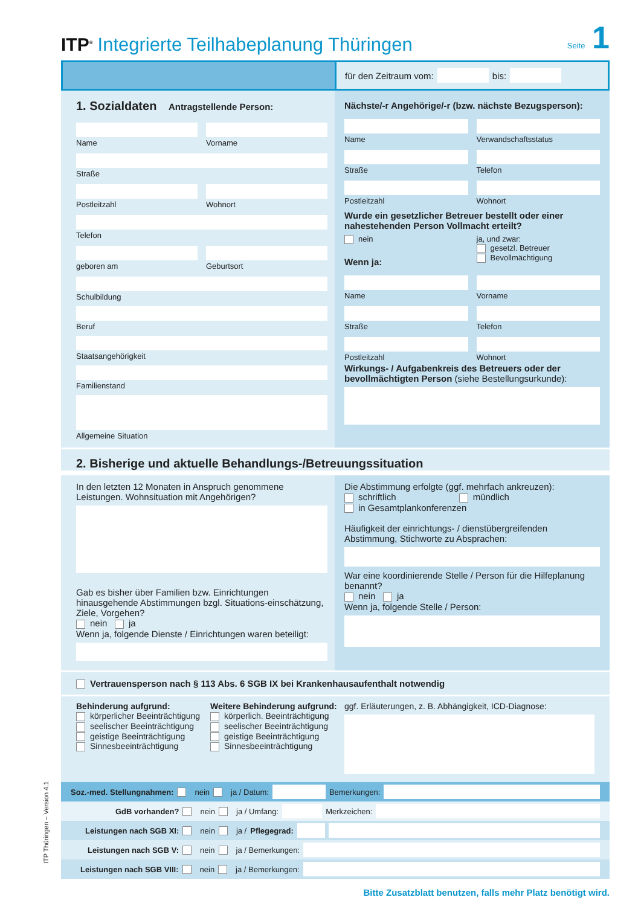ITP<sup>®</sup> Integrierte Teilhabeplanung Thüringen
Seite 1
für den Zeitraum vom: bis:
1. Sozialdaten Antragstellende Person:
Name Vorname
Straße
Postleitzahl Wohnort
Telefon
geboren am Geburtsort
Schulbildung
Beruf
Staatsangehörigkeit
Familienstand
Allgemeine Situation
Nächste/-r Angehörige/-r (bzw. nächste Bezugsperson):
Name Verwandschaftsstatus
Straße Telefon
Postleitzahl Wohnort
Wurde ein gesetzlicher Betreuer bestellt oder einer nahestehenden Person Vollmacht erteilt?
nein
Wenn ja:
ja, und zwar:
gesetzl. Betreuer
Bevollmächtigung
Name Vorname
Straße Telefon
Postleitzahl Wohnort
Wirkungs- / Aufgabenkreis des Betreuers oder der bevollmächtigten Person (siehe Bestellungsurkunde):
2. Bisherige und aktuelle Behandlungs-/Betreuungssituation
In den letzten 12 Monaten in Anspruch genommene Leistungen. Wohnsituation mit Angehörigen?
Gab es bisher über Familien bzw. Einrichtungen hinausgehende Abstimmungen bzgl. Situations-einschätzung, Ziele, Vorgehen?
nein ja
Wenn ja, folgende Dienste / Einrichtungen waren beteiligt:
Die Abstimmung erfolgte (ggf. mehrfach ankreuzen):
schriftlich mündlich
in Gesamtplankonferenzen
Häufigkeit der einrichtungs- / dienstübergreifenden Abstimmung, Stichworte zu Absprachen:
War eine koordinierende Stelle / Person für die Hilfeplanung benannt?
nein ja
Wenn ja, folgende Stelle / Person:
Vertrauensperson nach § 113 Abs. 6 SGB IX bei Krankenhausaufenthalt notwendig
Behinderung aufgrund:
körperlicher Beeinträchtigung
seelischer Beeinträchtigung
geistige Beeinträchtigung
Sinnesbeeinträchtigung
Weitere Behinderung aufgrund:
körperlich. Beeinträchtigung
seelischer Beeinträchtigung
geistige Beeinträchtigung
Sinnesbeeinträchtigung
ggf. Erläuterungen, z. B. Abhängigkeit, ICD-Diagnose:
Soz.-med. Stellungnahmen: nein ja / Datum: Bemerkungen:
GdB vorhanden? nein ja / Umfang: Merkzeichen:
Leistungen nach SGB XI: nein ja / Pflegegrad:
Leistungen nach SGB V: nein ja / Bemerkungen:
Leistungen nach SGB VIII: nein ja / Bemerkungen:
Bitte Zusatzblatt benutzen, falls mehr Platz benötigt wird.
ITP Thüringen – Version 4.1